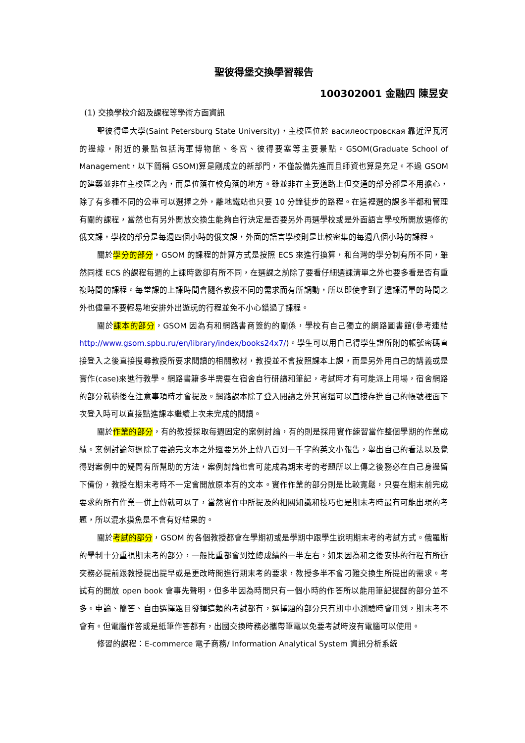聖彼得堡交換學習報告
100302001 金融四 陳昱安
(1) 交換學校介紹及課程等學術方面資訊
聖彼得堡大學(Saint Petersburg State University)，主校區位於 василеостровская 靠近涅瓦河的邊緣，附近的景點包括海軍博物館、冬宮、彼得要塞等主要景點。GSOM(Graduate School of Management，以下簡稱 GSOM)算是剛成立的新部門，不僅設備先進而且師資也算是充足。不過 GSOM 的建築並非在主校區之內，而是位落在較角落的地方。雖並非在主要道路上但交通的部分卻是不用擔心，除了有多種不同的公車可以選擇之外，離地鐵站也只要 10 分鐘徒步的路程。在這裡選的課多半都和管理有關的課程，當然也有另外開放交換生能夠自行決定是否要另外再選學校或是外面語言學校所開放選修的俄文課，學校的部分是每週四個小時的俄文課，外面的語言學校則是比較密集的每週八個小時的課程。
關於學分的部分，GSOM 的課程的計算方式是按照 ECS 來進行換算，和台灣的學分制有所不同，雖然同樣 ECS 的課程每週的上課時數卻有所不同，在選課之前除了要看仔細選課清單之外也要多看是否有重複時間的課程。每堂課的上課時間會隨各教授不同的需求而有所調動，所以即使拿到了選課清單的時間之外也儘量不要輕易地安排外出遊玩的行程並免不小心錯過了課程。
關於課本的部分，GSOM 因為有和網路書商簽約的關係，學校有自己獨立的網路圖書館(參考連結 http://www.gsom.spbu.ru/en/library/index/books24x7/)。學生可以用自己得學生證所附的帳號密碼直接登入之後直接搜尋教授所要求閱讀的相關教材，教授並不會按照課本上課，而是另外用自己的講義或是實作(case)來進行教學。網路書籍多半需要在宿舍自行研讀和筆記，考試時才有可能派上用場，宿舍網路的部分就稍後在注意事項時才會提及。網路課本除了登入閱讀之外其實還可以直接存進自己的帳號裡面下次登入時可以直接點進課本繼續上次未完成的閱讀。
關於作業的部分，有的教授採取每週固定的案例討論，有的則是採用實作練習當作整個學期的作業成績。案例討論每週除了要讀完文本之外還要另外上傳八百到一千字的英文小報告，舉出自己的看法以及覺得對案例中的疑問有所幫助的方法，案例討論也會可能成為期末考的考題所以上傳之後務必在自己身邊留下備份，教授在期末考時不一定會開放原本有的文本。實作作業的部分則是比較寬鬆，只要在期末前完成要求的所有作業一併上傳就可以了，當然實作中所提及的相關知識和技巧也是期末考時最有可能出現的考題，所以混水摸魚是不會有好結果的。
關於考試的部分，GSOM 的各個教授都會在學期初或是學期中跟學生說明期末考的考試方式。俄羅斯的學制十分重視期末考的部分，一般比重都會到達總成績的一半左右，如果因為和之後安排的行程有所衝突務必提前跟教授提出提早或是更改時間進行期末考的要求，教授多半不會刁難交換生所提出的需求。考試有的開放 open book 會事先聲明，但多半因為時間只有一個小時的作答所以能用筆記提醒的部分並不多。申論、簡答、自由選擇題目發揮這類的考試都有，選擇題的部分只有期中小測驗時會用到，期末考不會有。但電腦作答或是紙筆作答都有，出國交換時務必攜帶筆電以免要考試時沒有電腦可以使用。
修習的課程：E-commerce 電子商務/ Information Analytical System 資訊分析系統